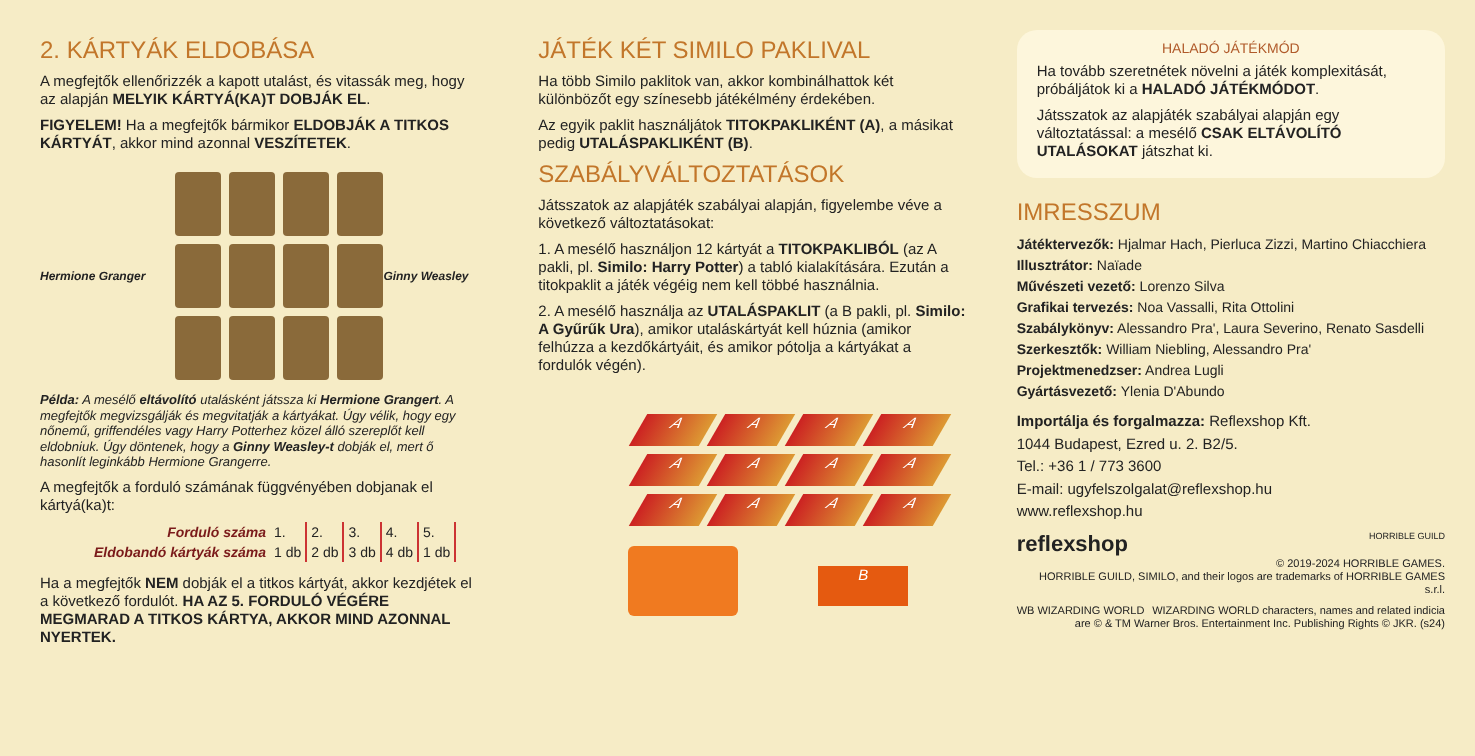2. KÁRTYÁK ELDOBÁSA
A megfejtők ellenőrizzék a kapott utalást, és vitassák meg, hogy az alapján MELYIK KÁRTYÁ(KA)T DOBJÁK EL.
FIGYELEM! Ha a megfejtők bármikor ELDOBJÁK A TITKOS KÁRTYÁT, akkor mind azonnal VESZÍTETEK.
Hermione Granger Ginny Weasley
Példa: A mesélő eltávolító utalásként játssza ki Hermione Grangert. A megfejtők megvizsgálják és megvitatják a kártyákat. Úgy vélik, hogy egy nőnemű, griffendéles vagy Harry Potterhez közel álló szereplőt kell eldobniuk. Úgy döntenek, hogy a Ginny Weasley-t dobják el, mert ő hasonlít leginkább Hermione Grangerre.
A megfejtők a forduló számának függvényében dobjanak el kártyá(ka)t:
| Forduló száma | 1. | 2. | 3. | 4. | 5. |
| Eldobandó kártyák száma | 1 db | 2 db | 3 db | 4 db | 1 db |
Ha a megfejtők NEM dobják el a titkos kártyát, akkor kezdjétek el a következő fordulót. HA AZ 5. FORDULÓ VÉGÉRE MEGMARAD A TITKOS KÁRTYA, AKKOR MIND AZONNAL NYERTEK.
JÁTÉK KÉT SIMILO PAKLIVAL
Ha több Similo paklitok van, akkor kombinálhattok két különbözőt egy színesebb játékélmény érdekében.
Az egyik paklit használjátok TITOKPAKLIKÉNT (A), a másikat pedig UTALÁSPAKLIKÉNT (B).
SZABÁLYVÁLTOZTATÁSOK
Játsszatok az alapjáték szabályai alapján, figyelembe véve a következő változtatásokat:
1. A mesélő használjon 12 kártyát a TITOKPAKLIBÓL (az A pakli, pl. Similo: Harry Potter) a tabló kialakítására. Ezután a titokpaklit a játék végéig nem kell többé használnia.
2. A mesélő használja az UTALÁSPAKLIT (a B pakli, pl. Similo: A Gyűrűk Ura), amikor utaláskártyát kell húznia (amikor felhúzza a kezdőkártyáit, és amikor pótolja a kártyákat a fordulók végén).
A
A
A
A
A
A
A
A
A
A
A
A
B
HALADÓ JÁTÉKMÓD
Ha tovább szeretnétek növelni a játék komplexitását, próbáljátok ki a HALADÓ JÁTÉKMÓDOT.
Játsszatok az alapjáték szabályai alapján egy változtatással: a mesélő CSAK ELTÁVOLÍTÓ UTALÁSOKAT játszhat ki.
IMRESSZUM
Játéktervezők: Hjalmar Hach, Pierluca Zizzi, Martino Chiacchiera
Illusztrátor: Naïade
Művészeti vezető: Lorenzo Silva
Grafikai tervezés: Noa Vassalli, Rita Ottolini
Szabálykönyv: Alessandro Pra', Laura Severino, Renato Sasdelli
Szerkesztők: William Niebling, Alessandro Pra'
Projektmenedzser: Andrea Lugli
Gyártásvezető: Ylenia D'Abundo
Importálja és forgalmazza: Reflexshop Kft.
1044 Budapest, Ezred u. 2. B2/5.
Tel.: +36 1 / 773 3600
E-mail: ugyfelszolgalat@reflexshop.hu
www.reflexshop.hu
reflexshop HORRIBLE GUILD
© 2019-2024 HORRIBLE GAMES.
HORRIBLE GUILD, SIMILO, and their logos are trademarks of HORRIBLE GAMES s.r.l.
WB WIZARDING WORLD WIZARDING WORLD characters, names and related indicia are © & TM Warner Bros. Entertainment Inc. Publishing Rights © JKR. (s24)